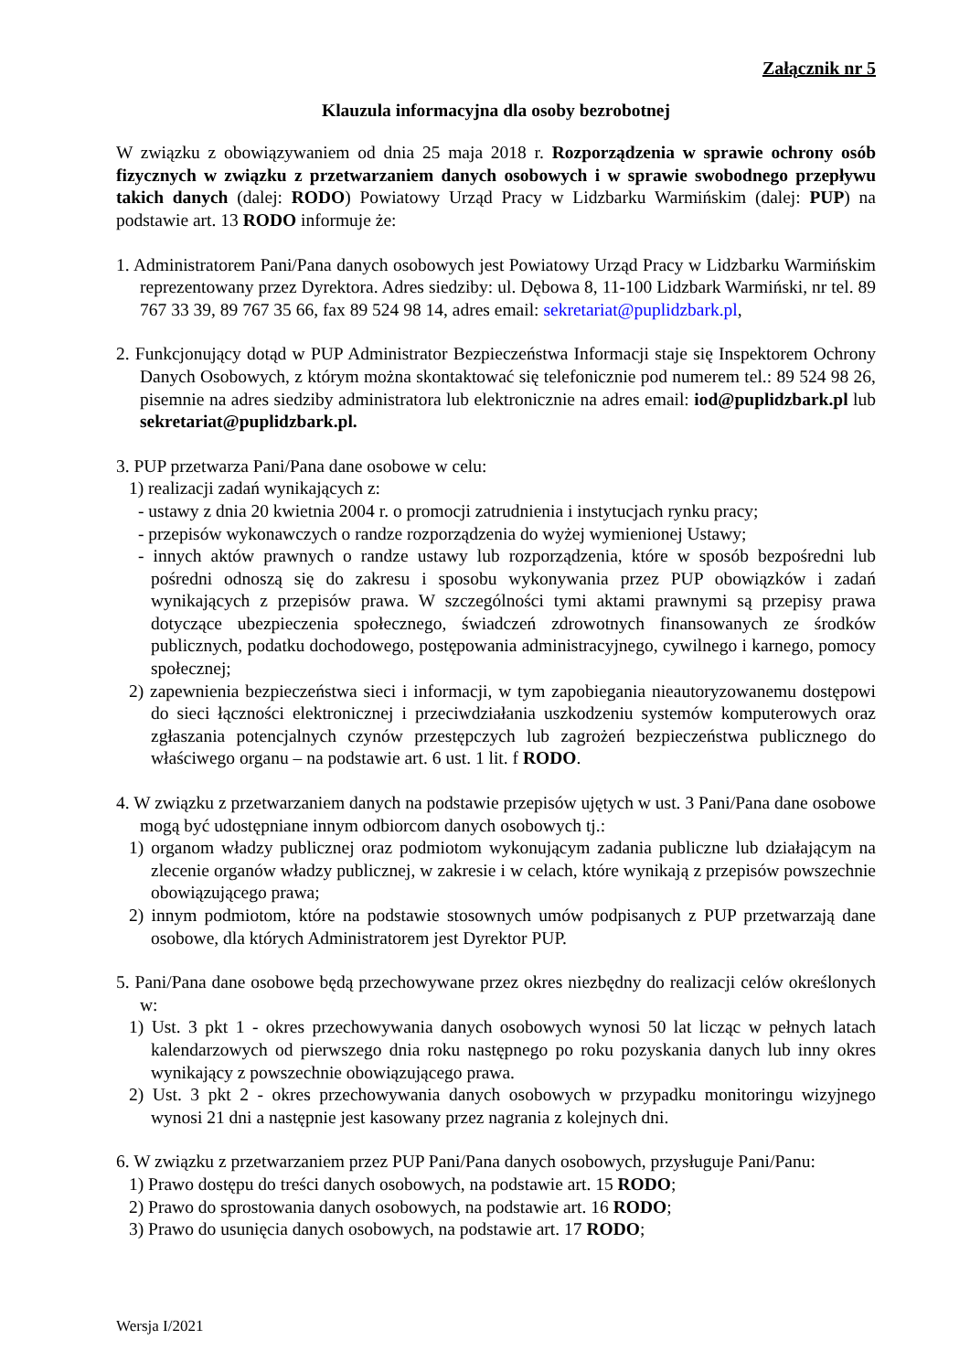Załącznik nr 5
Klauzula informacyjna dla osoby bezrobotnej
W związku z obowiązywaniem od dnia 25 maja 2018 r. Rozporządzenia w sprawie ochrony osób fizycznych w związku z przetwarzaniem danych osobowych i w sprawie swobodnego przepływu takich danych (dalej: RODO) Powiatowy Urząd Pracy w Lidzbarku Warmińskim (dalej: PUP) na podstawie art. 13 RODO informuje że:
1. Administratorem Pani/Pana danych osobowych jest Powiatowy Urząd Pracy w Lidzbarku Warmińskim reprezentowany przez Dyrektora. Adres siedziby: ul. Dębowa 8, 11-100 Lidzbark Warmiński, nr tel. 89 767 33 39, 89 767 35 66, fax 89 524 98 14, adres email: sekretariat@puplidzbark.pl,
2. Funkcjonujący dotąd w PUP Administrator Bezpieczeństwa Informacji staje się Inspektorem Ochrony Danych Osobowych, z którym można skontaktować się telefonicznie pod numerem tel.: 89 524 98 26, pisemnie na adres siedziby administratora lub elektronicznie na adres email: iod@puplidzbark.pl lub sekretariat@puplidzbark.pl.
3. PUP przetwarza Pani/Pana dane osobowe w celu:
1) realizacji zadań wynikających z:
- ustawy z dnia 20 kwietnia 2004 r. o promocji zatrudnienia i instytucjach rynku pracy;
- przepisów wykonawczych o randze rozporządzenia do wyżej wymienionej Ustawy;
- innych aktów prawnych o randze ustawy lub rozporządzenia, które w sposób bezpośredni lub pośredni odnoszą się do zakresu i sposobu wykonywania przez PUP obowiązków i zadań wynikających z przepisów prawa. W szczególności tymi aktami prawnymi są przepisy prawa dotyczące ubezpieczenia społecznego, świadczeń zdrowotnych finansowanych ze środków publicznych, podatku dochodowego, postępowania administracyjnego, cywilnego i karnego, pomocy społecznej;
2) zapewnienia bezpieczeństwa sieci i informacji, w tym zapobiegania nieautoryzowanemu dostępowi do sieci łączności elektronicznej i przeciwdziałania uszkodzeniu systemów komputerowych oraz zgłaszania potencjalnych czynów przestępczych lub zagrożeń bezpieczeństwa publicznego do właściwego organu – na podstawie art. 6 ust. 1 lit. f RODO.
4. W związku z przetwarzaniem danych na podstawie przepisów ujętych w ust. 3 Pani/Pana dane osobowe mogą być udostępniane innym odbiorcom danych osobowych tj.:
1) organom władzy publicznej oraz podmiotom wykonującym zadania publiczne lub działającym na zlecenie organów władzy publicznej, w zakresie i w celach, które wynikają z przepisów powszechnie obowiązującego prawa;
2) innym podmiotom, które na podstawie stosownych umów podpisanych z PUP przetwarzają dane osobowe, dla których Administratorem jest Dyrektor PUP.
5. Pani/Pana dane osobowe będą przechowywane przez okres niezbędny do realizacji celów określonych w:
1) Ust. 3 pkt 1 - okres przechowywania danych osobowych wynosi 50 lat licząc w pełnych latach kalendarzowych od pierwszego dnia roku następnego po roku pozyskania danych lub inny okres wynikający z powszechnie obowiązującego prawa.
2) Ust. 3 pkt 2 - okres przechowywania danych osobowych w przypadku monitoringu wizyjnego wynosi 21 dni a następnie jest kasowany przez nagrania z kolejnych dni.
6. W związku z przetwarzaniem przez PUP Pani/Pana danych osobowych, przysługuje Pani/Panu:
1) Prawo dostępu do treści danych osobowych, na podstawie art. 15 RODO;
2) Prawo do sprostowania danych osobowych, na podstawie art. 16 RODO;
3) Prawo do usunięcia danych osobowych, na podstawie art. 17 RODO;
Wersja I/2021